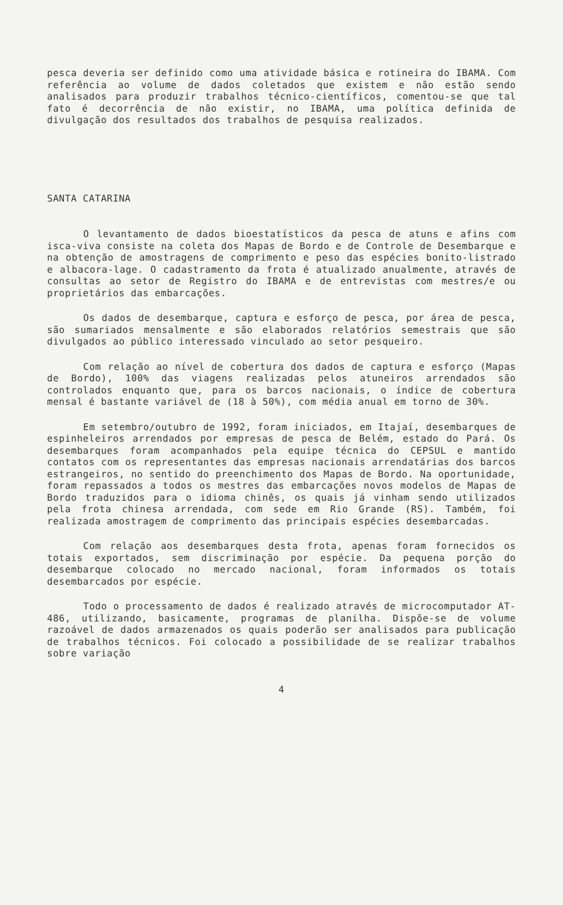pesca deveria ser definido como uma atividade básica e rotineira do IBAMA. Com referência ao volume de dados coletados que existem e não estão sendo analisados para produzir trabalhos técnico-científicos, comentou-se que tal fato é decorrência de não existir, no IBAMA, uma política definida de divulgação dos resultados dos trabalhos de pesquisa realizados.
SANTA CATARINA
O levantamento de dados bioestatísticos da pesca de atuns e afins com isca-viva consiste na coleta dos Mapas de Bordo e de Controle de Desembarque e na obtenção de amostragens de comprimento e peso das espécies bonito-listrado e albacora-lage. O cadastramento da frota é atualizado anualmente, através de consultas ao setor de Registro do IBAMA e de entrevistas com mestres/e ou proprietários das embarcações.
Os dados de desembarque, captura e esforço de pesca, por área de pesca, são sumariados mensalmente e são elaborados relatórios semestrais que são divulgados ao público interessado vinculado ao setor pesqueiro.
Com relação ao nível de cobertura dos dados de captura e esforço (Mapas de Bordo), 100% das viagens realizadas pelos atuneiros arrendados são controlados enquanto que, para os barcos nacionais, o índice de cobertura mensal é bastante variável de (18 à 50%), com média anual em torno de 30%.
Em setembro/outubro de 1992, foram iniciados, em Itajaí, desembarques de espinheleiros arrendados por empresas de pesca de Belém, estado do Pará. Os desembarques foram acompanhados pela equipe técnica do CEPSUL e mantido contatos com os representantes das empresas nacionais arrendatárias dos barcos estrangeiros, no sentido do preenchimento dos Mapas de Bordo. Na oportunidade, foram repassados a todos os mestres das embarcações novos modelos de Mapas de Bordo traduzidos para o idioma chinês, os quais já vinham sendo utilizados pela frota chinesa arrendada, com sede em Rio Grande (RS). Também, foi realizada amostragem de comprimento das principais espécies desembarcadas.
Com relação aos desembarques desta frota, apenas foram fornecidos os totais exportados, sem discriminação por espécie. Da pequena porção do desembarque colocado no mercado nacional, foram informados os totais desembarcados por espécie.
Todo o processamento de dados é realizado através de microcomputador AT-486, utilizando, basicamente, programas de planilha. Dispõe-se de volume razoável de dados armazenados os quais poderão ser analisados para publicação de trabalhos técnicos. Foi colocado a possibilidade de se realizar trabalhos sobre variação
4